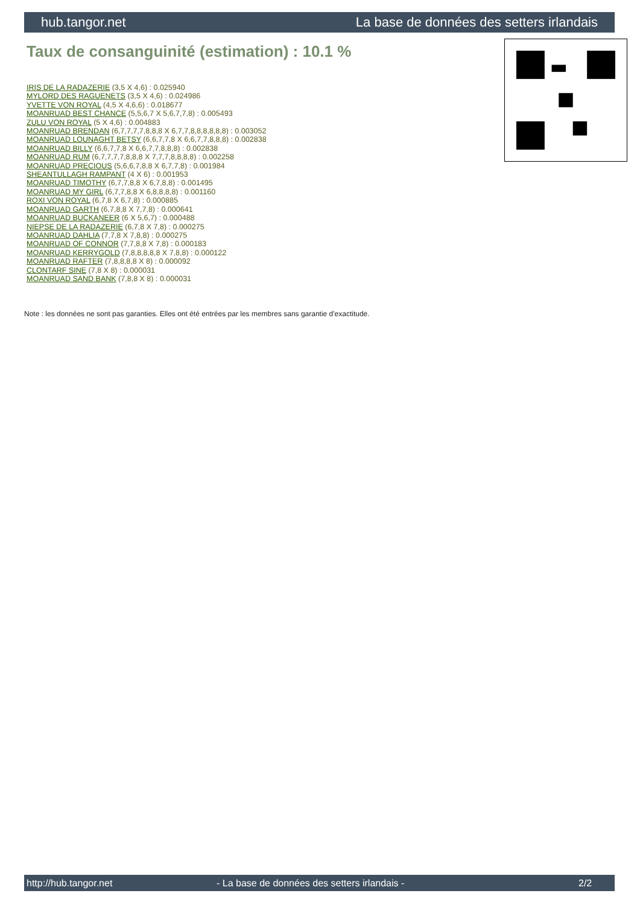hub.tangor.net La base de données des setters irlandais
Taux de consanguinité (estimation) : 10.1 %
IRIS DE LA RADAZERIE (3,5 X 4,6) : 0.025940
MYLORD DES RAGUENETS (3,5 X 4,6) : 0.024986
YVETTE VON ROYAL (4,5 X 4,6,6) : 0.018677
MOANRUAD BEST CHANCE (5,5,6,7 X 5,6,7,7,8) : 0.005493
ZULU VON ROYAL (5 X 4,6) : 0.004883
MOANRUAD BRENDAN (6,7,7,7,7,8,8,8 X 6,7,7,8,8,8,8,8,8) : 0.003052
MOANRUAD LOUNAGHT BETSY (6,6,7,7,8 X 6,6,7,7,8,8,8) : 0.002838
MOANRUAD BILLY (6,6,7,7,8 X 6,6,7,7,8,8,8) : 0.002838
MOANRUAD RUM (6,7,7,7,7,8,8,8 X 7,7,7,8,8,8,8) : 0.002258
MOANRUAD PRECIOUS (5,6,6,7,8,8 X 6,7,7,8) : 0.001984
SHEANTULLAGH RAMPANT (4 X 6) : 0.001953
MOANRUAD TIMOTHY (6,7,7,8,8 X 6,7,8,8) : 0.001495
MOANRUAD MY GIRL (6,7,7,8,8 X 6,8,8,8,8) : 0.001160
ROXI VON ROYAL (6,7,8 X 6,7,8) : 0.000885
MOANRUAD GARTH (6,7,8,8 X 7,7,8) : 0.000641
MOANRUAD BUCKANEER (6 X 5,6,7) : 0.000488
NIEPSE DE LA RADAZERIE (6,7,8 X 7,8) : 0.000275
MOANRUAD DAHLIA (7,7,8 X 7,8,8) : 0.000275
MOANRUAD OF CONNOR (7,7,8,8 X 7,8) : 0.000183
MOANRUAD KERRYGOLD (7,8,8,8,8,8 X 7,8,8) : 0.000122
MOANRUAD RAFTER (7,8,8,8,8 X 8) : 0.000092
CLONTARF SINE (7,8 X 8) : 0.000031
MOANRUAD SAND BANK (7,8,8 X 8) : 0.000031
Note : les données ne sont pas garanties. Elles ont été entrées par les membres sans garantie d'exactitude.
http://hub.tangor.net - La base de données des setters irlandais - 2/2